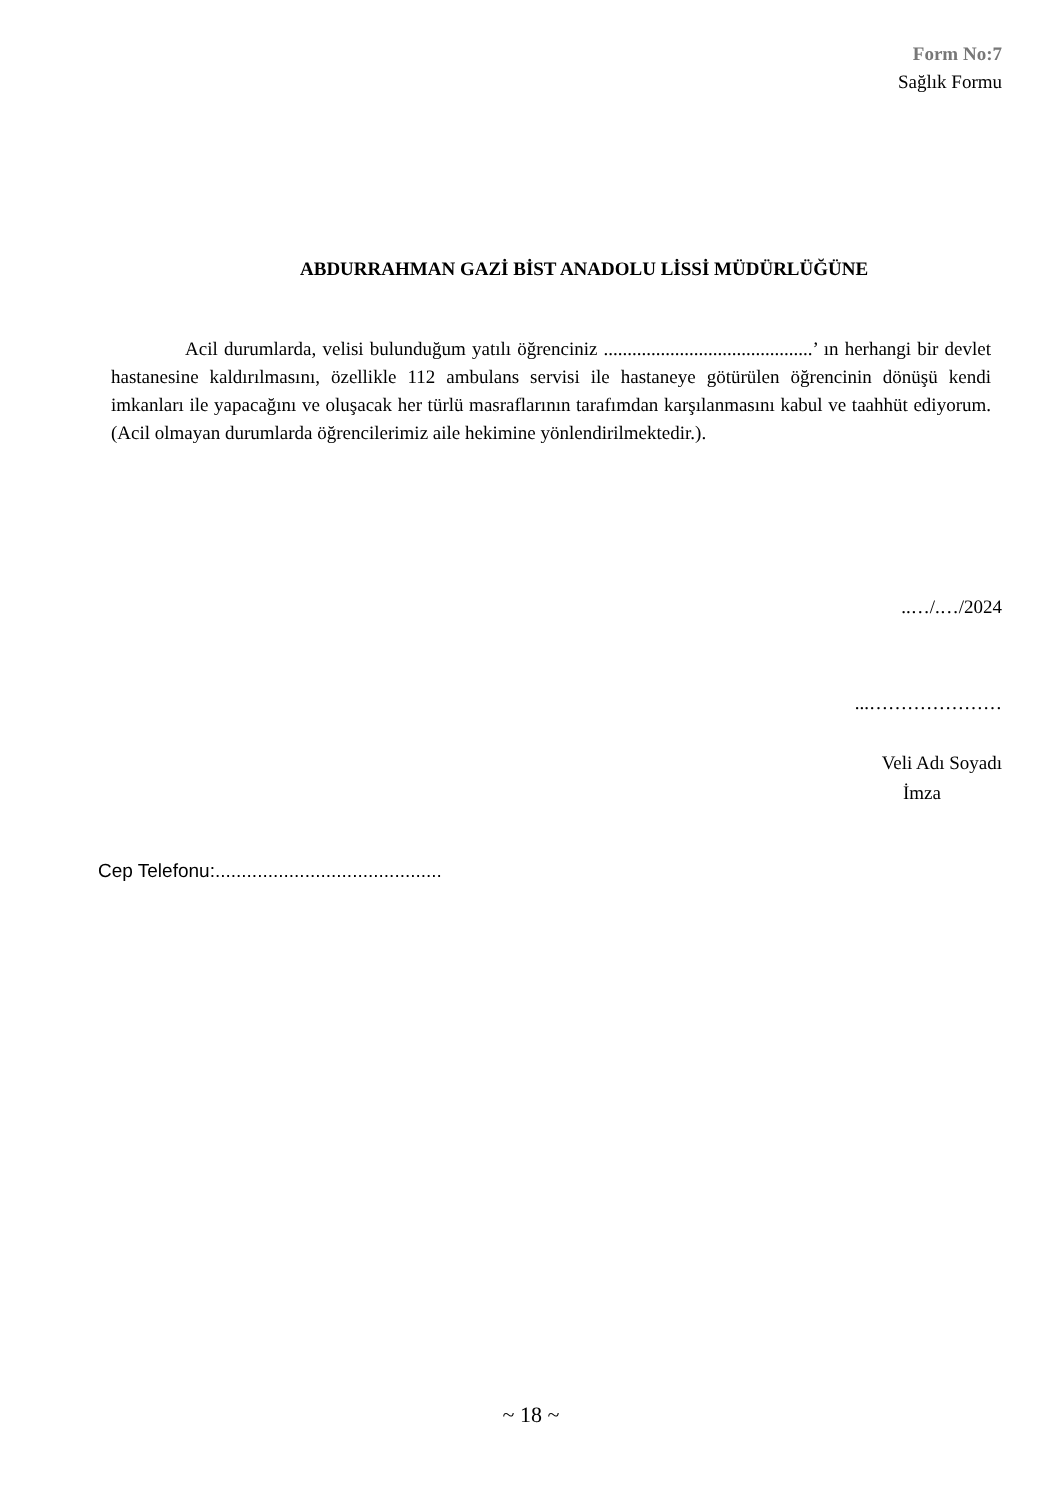Form No:7
Sağlık Formu
ABDURRAHMAN GAZİ BİST ANADOLU LİSSİ MÜDÜRLÜĞÜNE
Acil durumlarda, velisi bulunduğum yatılı öğrenciniz ............................................’ ın herhangi bir devlet hastanesine kaldırılmasını, özellikle 112 ambulans servisi ile hastaneye götürülen öğrencinin dönüşü kendi imkanları ile yapacağını ve oluşacak her türlü masraflarının tarafımdan karşılanmasını kabul ve taahhüt ediyorum. (Acil olmayan durumlarda öğrencilerimiz aile hekimine yönlendirilmektedir.).
..…/.…/2024
...…………………
Veli Adı Soyadı
İmza
Cep Telefonu:...........................................
~ 18 ~